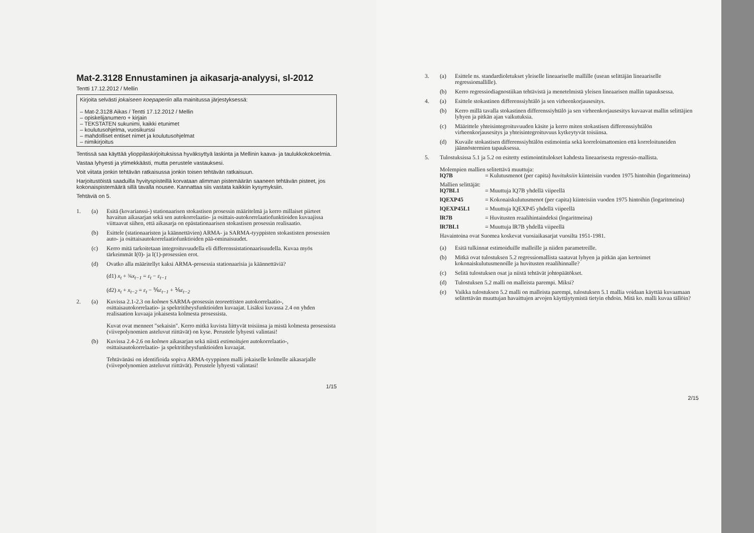Mat-2.3128 Ennustaminen ja aikasarja-analyysi, sl-2012
Tentti 17.12.2012 / Mellin
Kirjoita selvästi jokaiseen koepaperiin alla mainitussa järjestyksessä:
– Mat-2.3128 Aikas / Tentti 17.12.2012 / Mellin
– opiskelijanumero + kirjain
– TEKSTATEN sukunimi, kaikki etunimet
– koulutusohjelma, vuosikurssi
– mahdolliset entiset nimet ja koulutusohjelmat
– nimikirjoitus
Tentissä saa käyttää ylioppilaskirjoituksissa hyväksyttyä laskinta ja Mellinin kaava- ja taulukkokokoelmia.
Vastaa lyhyesti ja ytimekkäästi, mutta perustele vastauksesi.
Voit viitata jonkin tehtävän ratkaisussa jonkin toisen tehtävän ratkaisuun.
Harjoitustöistä saaduilla hyvityspisteillä korvataan alimman pistemäärän saaneen tehtävän pisteet, jos kokonaispistemäärä sillä tavalla nousee. Kannattaa siis vastata kaikkiin kysymyksiin.
Tehtäviä on 5.
1. (a) Esitä (kovarianssi-) stationaarisen stokastisen prosessin määritelmä ja kerro millaiset piirteet havaitun aikasarjan sekä sen autokorrelaatio- ja osittais-autokorrelaatiofunktioiden kuvaajissa viittaavat siihen, että aikasarja on epästationaarisen stokastisen prosessin realisaatio.
(b) Esittele (stationaaristen ja käännettävien) ARMA- ja SARMA-tyyppisten stokastisten prosessien auto- ja osittaisautokorrelaatiofunktioiden pää-ominaisuudet.
(c) Kerro mitä tarkoitetaan integroituvuudella eli differenssistationaarisuudella. Kuvaa myös tärkeimmät I(0)- ja I(1)-prosessien erot.
(d) Ovatko alla määritellyt kaksi ARMA-prosessia stationaarisia ja käännettäviä?
(d1) x<sub>t</sub> + ¾x<sub>t−1</sub> = ε<sub>t</sub> − ε<sub>t−1</sub>
(d2) x<sub>t</sub> + x<sub>t−2</sub> = ε<sub>t</sub> − ⅚ε<sub>t−1</sub> + ⅙ε<sub>t−2</sub>
2. (a) Kuvissa 2.1-2.3 on kolmen SARMA-prosessin teoreettisten autokorrelaatio-, osittaisautokorrelaatio- ja spektritiheysfunktioiden kuvaajat. Lisäksi kuvassa 2.4 on yhden realisaation kuvaaja jokaisesta kolmesta prosessista.
Kuvat ovat menneet "sekaisin". Kerro mitkä kuvista liittyvät toisiinsa ja mistä kolmesta prosessista (viivepolynomien asteluvut riittävät) on kyse. Perustele lyhyesti valintasi!
(b) Kuvissa 2.4-2.6 on kolmen aikasarjan sekä niistä estimoitujen autokorrelaatio-, osittaisautokorrelaatio- ja spektritiheysfunktioiden kuvaajat.
Tehtävänäsi on identifioida sopiva ARMA-tyyppinen malli jokaiselle kolmelle aikasarjalle (viivepolynomien asteluvut riittävät). Perustele lyhyesti valintasi!
1/15
3. (a) Esittele ns. standardioletukset yleiselle lineaariselle mallille (usean selittäjän lineaariselle regressiomallille).
(b) Kerro regressiodiagnostiikan tehtävistä ja menetelmistä yleisen lineaarisen mallin tapauksessa.
4. (a) Esittele stokastinen differenssiyhtälö ja sen virheenkorjausesitys.
(b) Kerro millä tavalla stokastinen differenssiyhtälö ja sen virheenkorjausesitys kuvaavat mallin selittäjien lyhyen ja pitkän ajan vaikutuksia.
(c) Määrittele yhteisintegroituvuuden käsite ja kerro miten stokastisen differenssiyhtälön virheenkorjausesitys ja yhteisintegroituvuus kytkeytyvät toisiinsa.
(d) Kuvaile stokastisen differenssiyhtälön estimointia sekä korreloimattomien että korreloituneiden jäännöstermien tapauksessa.
5. Tulostuksissa 5.1 ja 5.2 on esitetty estimointitulokset kahdesta lineaarisesta regressio-mallista.
Molempien mallien selitettävä muuttuja:
lQ7B = Kulutusmenot (per capita) huvituksiin kiinteisiin vuoden 1975 hintoihin (logaritmeina)
Mallien selittäjät:
lQ7BL1 = Muuttuja lQ7B yhdellä viipeellä
lQEXP45 = Kokonaiskulutusmenot (per capita) kiinteisiin vuoden 1975 hintoihin (logaritmeina)
lQEXP45L1 = Muuttuja lQEXP45 yhdellä viipeellä
lR7B = Huvitusten reaalihintaindeksi (logaritmeina)
lR7BL1 = Muuttuja lR7B yhdellä viipeellä
Havaintoina ovat Suomea koskevat vuosiaikasarjat vuosilta 1951-1981.
(a) Esitä tulkinnat estimoiduille malleille ja niiden parametreille.
(b) Mitkä ovat tulostuksen 5.2 regressiomallista saatavat lyhyen ja pitkän ajan kertoimet kokonaiskulutusmenoille ja huvitusten reaalihinnalle?
(c) Selitä tulostuksen osat ja niistä tehtävät johtopäätökset.
(d) Tulostuksen 5.2 malli on malleista parempi. Miksi?
(e) Vaikka tulostuksen 5.2 malli on malleista parempi, tulostuksen 5.1 mallia voidaan käyttää kuvaamaan selitettävän muuttujan havaittujen arvojen käyttäytymistä tietyin ehdoin. Mitä ko. malli kuvaa tällöin?
2/15